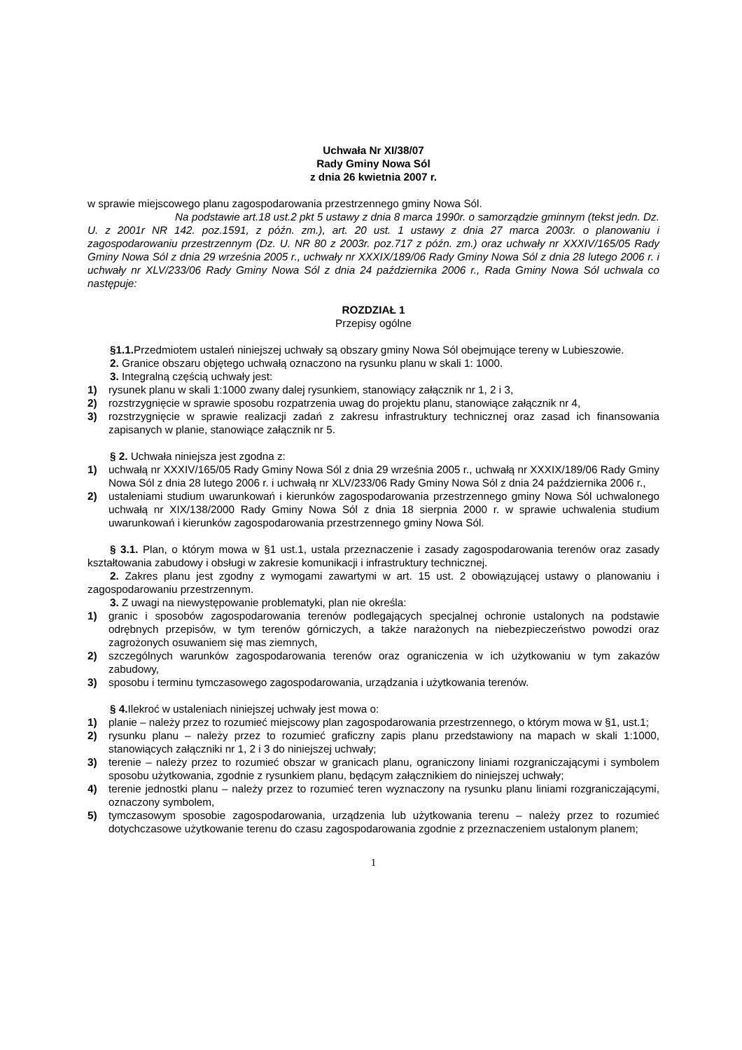Uchwała Nr XI/38/07
Rady Gminy Nowa Sól
z dnia 26 kwietnia 2007 r.
w sprawie miejscowego planu zagospodarowania przestrzennego gminy Nowa Sól.
Na podstawie art.18 ust.2 pkt 5 ustawy z dnia 8 marca 1990r. o samorządzie gminnym (tekst jedn. Dz. U. z 2001r NR 142. poz.1591, z późn. zm.), art. 20 ust. 1 ustawy z dnia 27 marca 2003r. o planowaniu i zagospodarowaniu przestrzennym (Dz. U. NR 80 z 2003r. poz.717 z późn. zm.) oraz uchwały nr XXXIV/165/05 Rady Gminy Nowa Sól z dnia 29 września 2005 r., uchwały nr XXXIX/189/06 Rady Gminy Nowa Sól z dnia 28 lutego 2006 r. i uchwały nr XLV/233/06 Rady Gminy Nowa Sól z dnia 24 października 2006 r., Rada Gminy Nowa Sól uchwala co następuje:
ROZDZIAŁ 1
Przepisy ogólne
§1.1. Przedmiotem ustaleń niniejszej uchwały są obszary gminy Nowa Sól obejmujące tereny w Lubieszowie.
2. Granice obszaru objętego uchwałą oznaczono na rysunku planu w skali 1: 1000.
3. Integralną częścią uchwały jest:
1) rysunek planu w skali 1:1000 zwany dalej rysunkiem, stanowiący załącznik nr 1, 2 i 3,
2) rozstrzygnięcie w sprawie sposobu rozpatrzenia uwag do projektu planu, stanowiące załącznik nr 4,
3) rozstrzygnięcie w sprawie realizacji zadań z zakresu infrastruktury technicznej oraz zasad ich finansowania zapisanych w planie, stanowiące załącznik nr 5.
§ 2. Uchwała niniejsza jest zgodna z:
1) uchwałą nr XXXIV/165/05 Rady Gminy Nowa Sól z dnia 29 września 2005 r., uchwałą nr XXXIX/189/06 Rady Gminy Nowa Sól z dnia 28 lutego 2006 r. i uchwałą nr XLV/233/06 Rady Gminy Nowa Sól z dnia 24 października 2006 r.,
2) ustaleniami studium uwarunkowań i kierunków zagospodarowania przestrzennego gminy Nowa Sól uchwalonego uchwałą nr XIX/138/2000 Rady Gminy Nowa Sól z dnia 18 sierpnia 2000 r. w sprawie uchwalenia studium uwarunkowań i kierunków zagospodarowania przestrzennego gminy Nowa Sól.
§ 3.1. Plan, o którym mowa w §1 ust.1, ustala przeznaczenie i zasady zagospodarowania terenów oraz zasady kształtowania zabudowy i obsługi w zakresie komunikacji i infrastruktury technicznej.
2. Zakres planu jest zgodny z wymogami zawartymi w art. 15 ust. 2 obowiązującej ustawy o planowaniu i zagospodarowaniu przestrzennym.
3. Z uwagi na niewystępowanie problematyki, plan nie określa:
1) granic i sposobów zagospodarowania terenów podlegających specjalnej ochronie ustalonych na podstawie odrębnych przepisów, w tym terenów górniczych, a także narażonych na niebezpieczeństwo powodzi oraz zagrożonych osuwaniem się mas ziemnych,
2) szczególnych warunków zagospodarowania terenów oraz ograniczenia w ich użytkowaniu w tym zakazów zabudowy,
3) sposobu i terminu tymczasowego zagospodarowania, urządzania i użytkowania terenów.
§ 4. Ilekroć w ustaleniach niniejszej uchwały jest mowa o:
1) planie – należy przez to rozumieć miejscowy plan zagospodarowania przestrzennego, o którym mowa w §1, ust.1;
2) rysunku planu – należy przez to rozumieć graficzny zapis planu przedstawiony na mapach w skali 1:1000, stanowiących załączniki nr 1, 2 i 3 do niniejszej uchwały;
3) terenie – należy przez to rozumieć obszar w granicach planu, ograniczony liniami rozgraniczającymi i symbolem sposobu użytkowania, zgodnie z rysunkiem planu, będącym załącznikiem do niniejszej uchwały;
4) terenie jednostki planu – należy przez to rozumieć teren wyznaczony na rysunku planu liniami rozgraniczającymi, oznaczony symbolem,
5) tymczasowym sposobie zagospodarowania, urządzenia lub użytkowania terenu – należy przez to rozumieć dotychczasowe użytkowanie terenu do czasu zagospodarowania zgodnie z przeznaczeniem ustalonym planem;
1